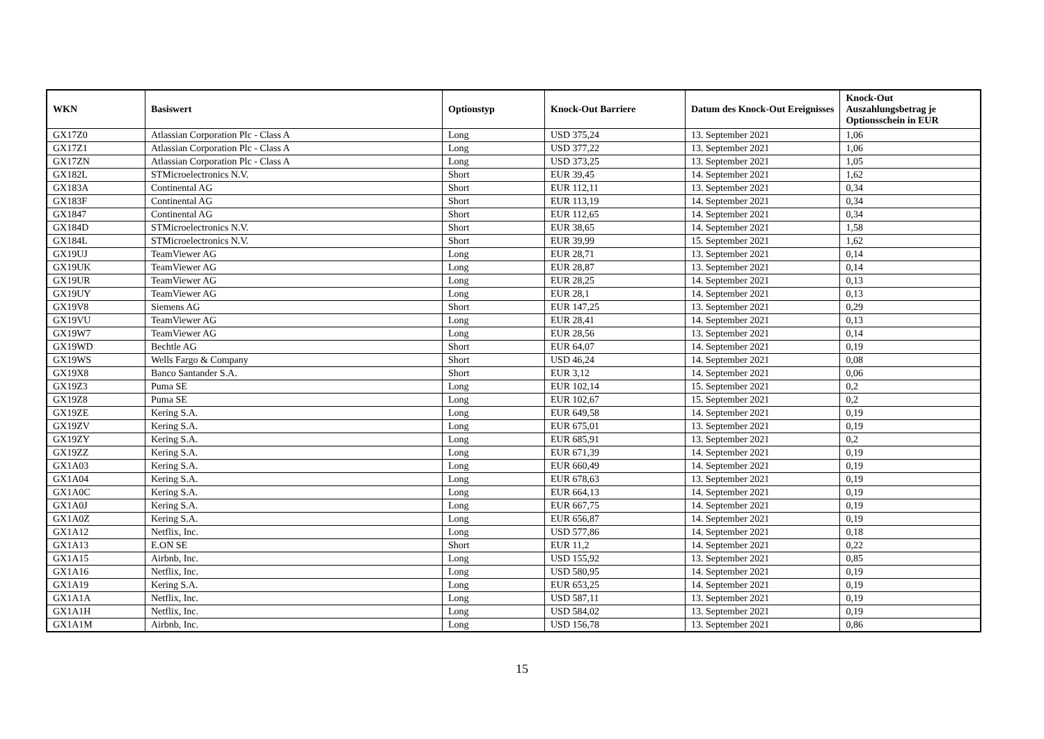| WKN | Basiswert | Optionstyp | Knock-Out Barriere | Datum des Knock-Out Ereignisses | Knock-Out Auszahlungsbetrag je Optionsschein in EUR |
| --- | --- | --- | --- | --- | --- |
| GX17Z0 | Atlassian Corporation Plc - Class A | Long | USD 375,24 | 13. September 2021 | 1,06 |
| GX17Z1 | Atlassian Corporation Plc - Class A | Long | USD 377,22 | 13. September 2021 | 1,06 |
| GX17ZN | Atlassian Corporation Plc - Class A | Long | USD 373,25 | 13. September 2021 | 1,05 |
| GX182L | STMicroelectronics N.V. | Short | EUR 39,45 | 14. September 2021 | 1,62 |
| GX183A | Continental AG | Short | EUR 112,11 | 13. September 2021 | 0,34 |
| GX183F | Continental AG | Short | EUR 113,19 | 14. September 2021 | 0,34 |
| GX1847 | Continental AG | Short | EUR 112,65 | 14. September 2021 | 0,34 |
| GX184D | STMicroelectronics N.V. | Short | EUR 38,65 | 14. September 2021 | 1,58 |
| GX184L | STMicroelectronics N.V. | Short | EUR 39,99 | 15. September 2021 | 1,62 |
| GX19UJ | TeamViewer AG | Long | EUR 28,71 | 13. September 2021 | 0,14 |
| GX19UK | TeamViewer AG | Long | EUR 28,87 | 13. September 2021 | 0,14 |
| GX19UR | TeamViewer AG | Long | EUR 28,25 | 14. September 2021 | 0,13 |
| GX19UY | TeamViewer AG | Long | EUR 28,1 | 14. September 2021 | 0,13 |
| GX19V8 | Siemens AG | Short | EUR 147,25 | 13. September 2021 | 0,29 |
| GX19VU | TeamViewer AG | Long | EUR 28,41 | 14. September 2021 | 0,13 |
| GX19W7 | TeamViewer AG | Long | EUR 28,56 | 13. September 2021 | 0,14 |
| GX19WD | Bechtle AG | Short | EUR 64,07 | 14. September 2021 | 0,19 |
| GX19WS | Wells Fargo & Company | Short | USD 46,24 | 14. September 2021 | 0,08 |
| GX19X8 | Banco Santander S.A. | Short | EUR 3,12 | 14. September 2021 | 0,06 |
| GX19Z3 | Puma SE | Long | EUR 102,14 | 15. September 2021 | 0,2 |
| GX19Z8 | Puma SE | Long | EUR 102,67 | 15. September 2021 | 0,2 |
| GX19ZE | Kering S.A. | Long | EUR 649,58 | 14. September 2021 | 0,19 |
| GX19ZV | Kering S.A. | Long | EUR 675,01 | 13. September 2021 | 0,19 |
| GX19ZY | Kering S.A. | Long | EUR 685,91 | 13. September 2021 | 0,2 |
| GX19ZZ | Kering S.A. | Long | EUR 671,39 | 14. September 2021 | 0,19 |
| GX1A03 | Kering S.A. | Long | EUR 660,49 | 14. September 2021 | 0,19 |
| GX1A04 | Kering S.A. | Long | EUR 678,63 | 13. September 2021 | 0,19 |
| GX1A0C | Kering S.A. | Long | EUR 664,13 | 14. September 2021 | 0,19 |
| GX1A0J | Kering S.A. | Long | EUR 667,75 | 14. September 2021 | 0,19 |
| GX1A0Z | Kering S.A. | Long | EUR 656,87 | 14. September 2021 | 0,19 |
| GX1A12 | Netflix, Inc. | Long | USD 577,86 | 14. September 2021 | 0,18 |
| GX1A13 | E.ON SE | Short | EUR 11,2 | 14. September 2021 | 0,22 |
| GX1A15 | Airbnb, Inc. | Long | USD 155,92 | 13. September 2021 | 0,85 |
| GX1A16 | Netflix, Inc. | Long | USD 580,95 | 14. September 2021 | 0,19 |
| GX1A19 | Kering S.A. | Long | EUR 653,25 | 14. September 2021 | 0,19 |
| GX1A1A | Netflix, Inc. | Long | USD 587,11 | 13. September 2021 | 0,19 |
| GX1A1H | Netflix, Inc. | Long | USD 584,02 | 13. September 2021 | 0,19 |
| GX1A1M | Airbnb, Inc. | Long | USD 156,78 | 13. September 2021 | 0,86 |
15